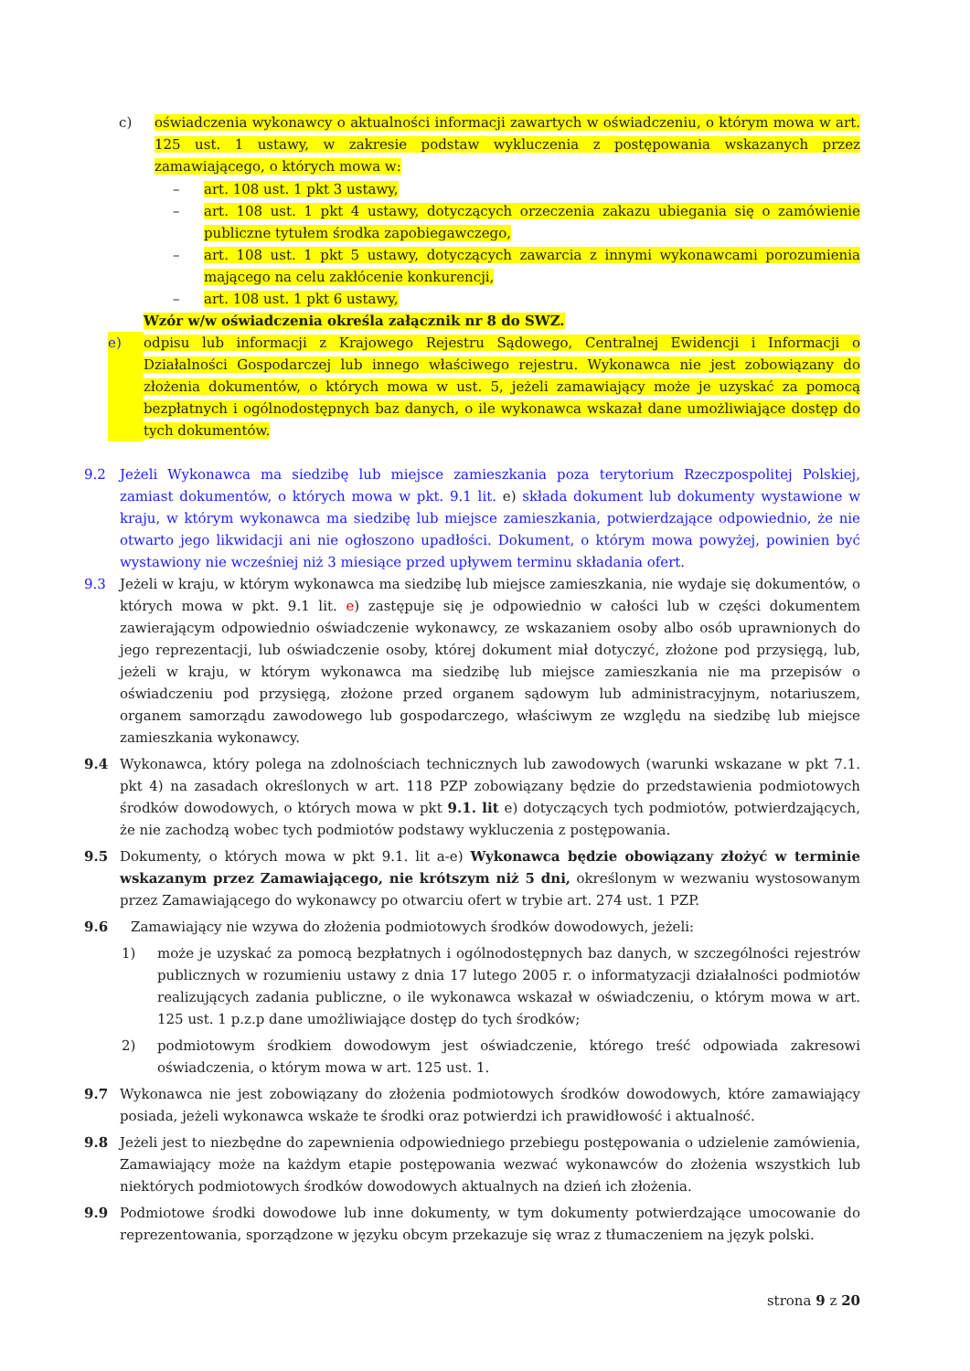c) oświadczenia wykonawcy o aktualności informacji zawartych w oświadczeniu, o którym mowa w art. 125 ust. 1 ustawy, w zakresie podstaw wykluczenia z postępowania wskazanych przez zamawiającego, o których mowa w:
– art. 108 ust. 1 pkt 3 ustawy,
– art. 108 ust. 1 pkt 4 ustawy, dotyczących orzeczenia zakazu ubiegania się o zamówienie publiczne tytułem środka zapobiegawczego,
– art. 108 ust. 1 pkt 5 ustawy, dotyczących zawarcia z innymi wykonawcami porozumienia mającego na celu zakłócenie konkurencji,
– art. 108 ust. 1 pkt 6 ustawy,
Wzór w/w oświadczenia określa załącznik nr 8 do SWZ.
e) odpisu lub informacji z Krajowego Rejestru Sądowego, Centralnej Ewidencji i Informacji o Działalności Gospodarczej lub innego właściwego rejestru. Wykonawca nie jest zobowiązany do złożenia dokumentów, o których mowa w ust. 5, jeżeli zamawiający może je uzyskać za pomocą bezpłatnych i ogólnodostępnych baz danych, o ile wykonawca wskazał dane umożliwiające dostęp do tych dokumentów.
9.2 Jeżeli Wykonawca ma siedzibę lub miejsce zamieszkania poza terytorium Rzeczpospolitej Polskiej, zamiast dokumentów, o których mowa w pkt. 9.1 lit. e) składa dokument lub dokumenty wystawione w kraju, w którym wykonawca ma siedzibę lub miejsce zamieszkania, potwierdzające odpowiednio, że nie otwarto jego likwidacji ani nie ogłoszono upadłości. Dokument, o którym mowa powyżej, powinien być wystawiony nie wcześniej niż 3 miesiące przed upływem terminu składania ofert.
9.3 Jeżeli w kraju, w którym wykonawca ma siedzibę lub miejsce zamieszkania, nie wydaje się dokumentów, o których mowa w pkt. 9.1 lit. e) zastępuje się je odpowiednio w całości lub w części dokumentem zawierającym odpowiednio oświadczenie wykonawcy, ze wskazaniem osoby albo osób uprawnionych do jego reprezentacji, lub oświadczenie osoby, której dokument miał dotyczyć, złożone pod przysięgą, lub, jeżeli w kraju, w którym wykonawca ma siedzibę lub miejsce zamieszkania nie ma przepisów o oświadczeniu pod przysięgą, złożone przed organem sądowym lub administracyjnym, notariuszem, organem samorządu zawodowego lub gospodarczego, właściwym ze względu na siedzibę lub miejsce zamieszkania wykonawcy.
9.4 Wykonawca, który polega na zdolnościach technicznych lub zawodowych (warunki wskazane w pkt 7.1. pkt 4) na zasadach określonych w art. 118 PZP zobowiązany będzie do przedstawienia podmiotowych środków dowodowych, o których mowa w pkt 9.1. lit e) dotyczących tych podmiotów, potwierdzających, że nie zachodzą wobec tych podmiotów podstawy wykluczenia z postępowania.
9.5 Dokumenty, o których mowa w pkt 9.1. lit a-e) Wykonawca będzie obowiązany złożyć w terminie wskazanym przez Zamawiającego, nie krótszym niż 5 dni, określonym w wezwaniu wystosowanym przez Zamawiającego do wykonawcy po otwarciu ofert w trybie art. 274 ust. 1 PZP.
9.6 Zamawiający nie wzywa do złożenia podmiotowych środków dowodowych, jeżeli:
1) może je uzyskać za pomocą bezpłatnych i ogólnodostępnych baz danych, w szczególności rejestrów publicznych w rozumieniu ustawy z dnia 17 lutego 2005 r. o informatyzacji działalności podmiotów realizujących zadania publiczne, o ile wykonawca wskazał w oświadczeniu, o którym mowa w art. 125 ust. 1 p.z.p dane umożliwiające dostęp do tych środków;
2) podmiotowym środkiem dowodowym jest oświadczenie, którego treść odpowiada zakresowi oświadczenia, o którym mowa w art. 125 ust. 1.
9.7 Wykonawca nie jest zobowiązany do złożenia podmiotowych środków dowodowych, które zamawiający posiada, jeżeli wykonawca wskaże te środki oraz potwierdzi ich prawidłowość i aktualność.
9.8 Jeżeli jest to niezbędne do zapewnienia odpowiedniego przebiegu postępowania o udzielenie zamówienia, Zamawiający może na każdym etapie postępowania wezwać wykonawców do złożenia wszystkich lub niektórych podmiotowych środków dowodowych aktualnych na dzień ich złożenia.
9.9 Podmiotowe środki dowodowe lub inne dokumenty, w tym dokumenty potwierdzające umocowanie do reprezentowania, sporządzone w języku obcym przekazuje się wraz z tłumaczeniem na język polski.
strona 9 z 20